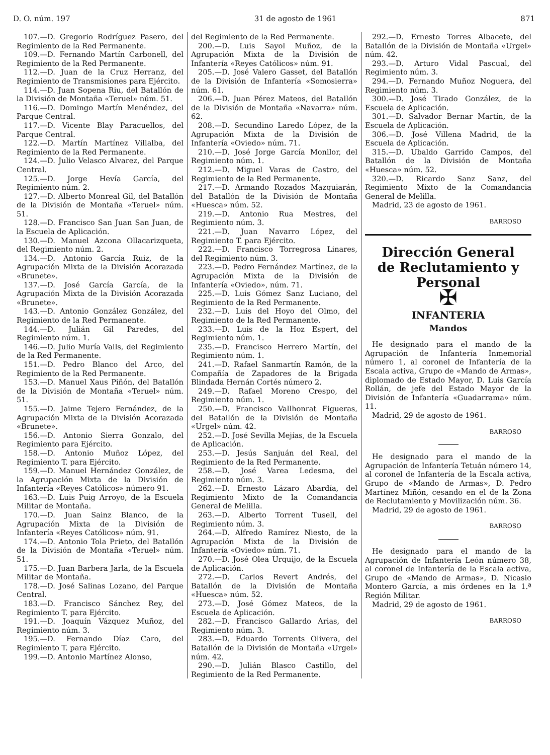D. O. núm. 197 31 de agosto de 1961 871
107.—D. Gregorio Rodríguez Pasero, del Regimiento de la Red Permanente.
109.—D. Fernando Martín Carbonell, del Regimiento de la Red Permanente.
112.—D. Juan de la Cruz Herranz, del Regimiento de Transmisiones para Ejército.
114.—D. Juan Sopena Riu, del Batallón de la División de Montaña «Teruel» núm. 51.
116.—D. Domingo Martín Menéndez, del Parque Central.
117.—D. Vicente Blay Paracuellos, del Parque Central.
122.—D. Martín Martínez Villalba, del Regimiento de la Red Permanente.
124.—D. Julio Velasco Alvarez, del Parque Central.
125.—D. Jorge Hevía García, del Regimiento núm. 2.
127.—D. Alberto Monreal Gil, del Batallón de la División de Montaña «Teruel» núm. 51.
128.—D. Francisco San Juan San Juan, de la Escuela de Aplicación.
130.—D. Manuel Azcona Ollacarizqueta, del Regimiento núm. 2.
134.—D. Antonio García Ruiz, de la Agrupación Mixta de la División Acorazada «Brunete».
137.—D. José García García, de la Agrupación Mixta de la División Acorazada «Brunete».
143.—D. Antonio González González, del Regimiento de la Red Permanente.
144.—D. Julián Gil Paredes, del Regimiento núm. 1.
146.—D. Julio Muría Valls, del Regimiento de la Red Permanente.
151.—D. Pedro Blanco del Arco, del Regimiento de la Red Permanente.
153.—D. Manuel Xaus Piñón, del Batallón de la División de Montaña «Teruel» núm. 51.
155.—D. Jaime Tejero Fernández, de la Agrupación Mixta de la División Acorazada «Brunete».
156.—D. Antonio Sierra Gonzalo, del Regimiento para Ejército.
158.—D. Antonio Muñoz López, del Regimiento T. para Ejército.
159.—D. Manuel Hernández González, de la Agrupación Mixta de la División de Infantería «Reyes Católicos» número 91.
163.—D. Luis Puig Arroyo, de la Escuela Militar de Montaña.
170.—D. Juan Sainz Blanco, de la Agrupación Mixta de la División de Infantería «Reyes Católicos» núm. 91.
174.—D. Antonio Tola Prieto, del Batallón de la División de Montaña «Teruel» núm. 51.
175.—D. Juan Barbera Jarla, de la Escuela Militar de Montaña.
178.—D. José Salinas Lozano, del Parque Central.
183.—D. Francisco Sánchez Rey, del Regimiento T. para Ejército.
191.—D. Joaquín Vázquez Muñoz, del Regimiento núm. 3.
195.—D. Fernando Díaz Caro, del Regimiento T. para Ejército.
199.—D. Antonio Martínez Alonso,
del Regimiento de la Red Permanente.
200.—D. Luis Sayol Muñoz, de la Agrupación Mixta de la División de Infantería «Reyes Católicos» núm. 91.
205.—D. José Valero Gasset, del Batallón de la División de Infantería «Somosierra» núm. 61.
206.—D. Juan Pérez Mateos, del Batallón de la División de Montaña «Navarra» núm. 62.
208.—D. Secundino Laredo López, de la Agrupación Mixta de la División de Infantería «Oviedo» núm. 71.
210.—D. José Jorge García Monllor, del Regimiento núm. 1.
212.—D. Miguel Varas de Castro, del Regimiento de la Red Permanente.
217.—D. Armando Rozados Mazquiarán, del Batallón de la División de Montaña «Huesca» núm. 52.
219.—D. Antonio Rua Mestres, del Regimiento núm. 3.
221.—D. Juan Navarro López, del Regimiento T. para Ejército.
222.—D. Francisco Torregrosa Linares, del Regimiento núm. 3.
223.—D. Pedro Fernández Martínez, de la Agrupación Mixta de la División de Infantería «Oviedo», núm. 71.
225.—D. Luis Gómez Sanz Luciano, del Regimiento de la Red Permanente.
232.—D. Luis del Hoyo del Olmo, del Regimiento de la Red Permanente.
233.—D. Luis de la Hoz Espert, del Regimiento núm. 1.
235.—D. Francisco Herrero Martín, del Regimiento núm. 1.
241.—D. Rafael Sanmartín Ramón, de la Compañía de Zapadores de la Brigada Blindada Hernán Cortés número 2.
249.—D. Rafael Moreno Crespo, del Regimiento núm. 1.
250.—D. Francisco Vallhonrat Figueras, del Batallón de la División de Montaña «Urgel» núm. 42.
252.—D. José Sevilla Mejías, de la Escuela de Aplicación.
253.—D. Jesús Sanjuán del Real, del Regimiento de la Red Permanente.
258.—D. José Varea Ledesma, del Regimiento núm. 3.
262.—D. Ernesto Lázaro Abardía, del Regimiento Mixto de la Comandancia General de Melilla.
263.—D. Alberto Torrent Tusell, del Regimiento núm. 3.
264.—D. Alfredo Ramírez Niesto, de la Agrupación Mixta de la División de Infantería «Oviedo» núm. 71.
270.—D. José Olea Urquijo, de la Escuela de Aplicación.
272.—D. Carlos Revert Andrés, del Batallón de la División de Montaña «Huesca» núm. 52.
273.—D. José Gómez Mateos, de la Escuela de Aplicación.
282.—D. Francisco Gallardo Arias, del Regimiento núm. 3.
283.—D. Eduardo Torrents Olivera, del Batallón de la División de Montaña «Urgel» núm. 42.
290.—D. Julián Blasco Castillo, del Regimiento de la Red Permanente.
292.—D. Ernesto Torres Albacete, del Batallón de la División de Montaña «Urgel» núm. 42.
293.—D. Arturo Vidal Pascual, del Regimiento núm. 3.
294.—D. Fernando Muñoz Noguera, del Regimiento núm. 3.
300.—D. José Tirado González, de la Escuela de Aplicación.
301.—D. Salvador Bernar Martín, de la Escuela de Aplicación.
306.—D. José Villena Madrid, de la Escuela de Aplicación.
315.—D. Ubaldo Garrido Campos, del Batallón de la División de Montaña «Huesca» núm. 52.
320.—D. Ricardo Sanz Sanz, del Regimiento Mixto de la Comandancia General de Melilla.
Madrid, 23 de agosto de 1961.
BARROSO
Dirección General
de Reclutamiento y Personal
✠
INFANTERIA
Mandos
He designado para el mando de la Agrupación de Infantería Inmemorial número 1, al coronel de Infantería de la Escala activa, Grupo de «Mando de Armas», diplomado de Estado Mayor, D. Luis García Rollán, de jefe del Estado Mayor de la División de Infantería «Guadarrama» núm. 11.
Madrid, 29 de agosto de 1961.
BARROSO
He designado para el mando de la Agrupación de Infantería Tetuán número 14, al coronel de Infantería de la Escala activa, Grupo de «Mando de Armas», D. Pedro Martínez Miñón, cesando en el de la Zona de Reclutamiento y Movilización núm. 36.
Madrid, 29 de agosto de 1961.
BARROSO
He designado para el mando de la Agrupación de Infantería León número 38, al coronel de Infantería de la Escala activa, Grupo de «Mando de Armas», D. Nicasio Montero García, a mis órdenes en la 1.ª Región Militar.
Madrid, 29 de agosto de 1961.
BARROSO